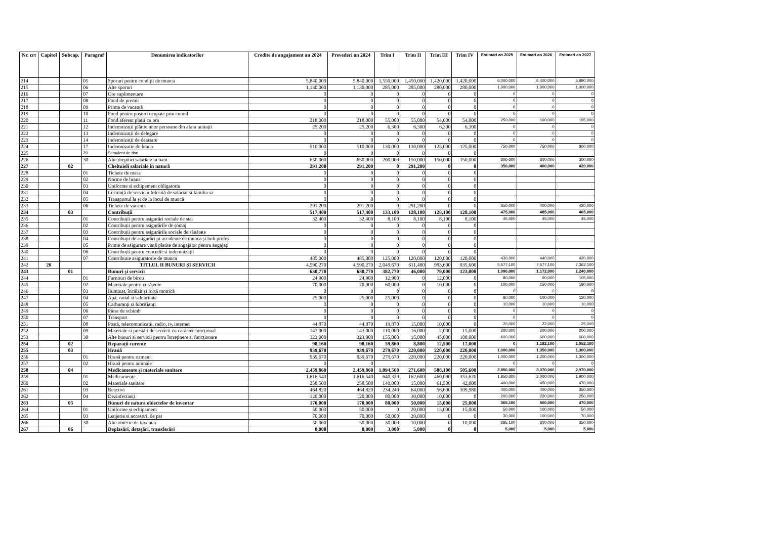| Nr. crt | Capitol | Subcap. | Paragraf | Denumirea indicatorilor | Credite de angajament an 2024 | Prevederi an 2024 | Trim I | Trim II | Trim III | Trim IV | Estimari an 2025 | Estimari an 2026 | Estimari an 2027 |
| --- | --- | --- | --- | --- | --- | --- | --- | --- | --- | --- | --- | --- | --- |
| 214 | | | 05 | Sporuri pentru condiții de munca | 5,840,000 | 5,840,000 | 1,550,000 | 1,450,000 | 1,420,000 | 1,420,000 | 6,000,000 | 6,400,000 | 5,890,000 |
| 215 | | | 06 | Alte sporuri | 1,130,000 | 1,130,000 | 285,000 | 285,000 | 280,000 | 280,000 | 1,000,000 | 1,000,000 | 1,000,000 |
| 216 | | | 07 | Ore suplimentare | 0 | 0 | 0 | 0 | 0 | 0 | 0 | 0 | 0 |
| 217 | | | 08 | Fond de premii | 0 | 0 | 0 | 0 | 0 | 0 | 0 | 0 | 0 |
| 218 | | | 09 | Prima de vacanță | 0 | 0 | 0 | 0 | 0 | 0 | 0 | 0 | 0 |
| 219 | | | 10 | Fond pentru posturi ocupate prin cumul | 0 | 0 | 0 | 0 | 0 | 0 | 0 | 0 | 0 |
| 220 | | | 11 | Fond aferent plații cu ora | 218,000 | 218,000 | 55,000 | 55,000 | 54,000 | 54,000 | 250,000 | 190,000 | 195,000 |
| 221 | | | 12 | Indemnizații plătite unor persoane din afara unitații | 25,200 | 25,200 | 6,300 | 6,300 | 6,300 | 6,300 | 0 | 0 | 0 |
| 222 | | | 13 | Indemnizații de delegare | 0 | 0 | 0 | 0 | 0 | 0 | 0 | 0 | 0 |
| 223 | | | 14 | Indemnizații de detașare | 0 | 0 | 0 | 0 | 0 | 0 | 0 | 0 | 0 |
| 224 | | | 17 | Indemnizatie de hrana | 510,000 | 510,000 | 130,000 | 130,000 | 125,000 | 125,000 | 750,000 | 750,000 | 800,000 |
| 225 | | | 29 | Stimulent de risc | 0 | 0 | 0 | 0 | 0 | 0 | | | |
| 226 | | | 30 | Alte drepturi salariale in bani | 650,000 | 650,000 | 200,000 | 150,000 | 150,000 | 150,000 | 300,000 | 300,000 | 300,000 |
| 227 | | 02 | | Cheltuieli salariale in natură | 291,200 | 291,200 | 0 | 291,200 | 0 | 0 | 350,000 | 400,000 | 420,000 |
| 228 | | | 01 | Tichete de masa | 0 | 0 | 0 | 0 | 0 | 0 | | | |
| 229 | | | 02 | Norme de hrana | 0 | 0 | 0 | 0 | 0 | 0 | | | |
| 230 | | | 03 | Uniforme si echipament obligatoriu | 0 | 0 | 0 | 0 | 0 | 0 | | | |
| 231 | | | 04 | Locuință de serviciu folosită de salariat si familia sa | 0 | 0 | 0 | 0 | 0 | 0 | | | |
| 232 | | | 05 | Transportul la și de la locul de muncă | 0 | 0 | 0 | 0 | 0 | 0 | | | |
| 233 | | | 06 | Tichete de vacanta | 291,200 | 291,200 | 0 | 291,200 | 0 | 0 | 350,000 | 400,000 | 420,000 |
| 234 | | 03 | | Contribuții | 517,400 | 517,400 | 133,100 | 128,100 | 128,100 | 128,100 | 475,000 | 485,000 | 465,000 |
| 235 | | | 01 | Contribuții pentru asigurări sociale de stat | 32,400 | 32,400 | 8,100 | 8,100 | 8,100 | 8,100 | 45,000 | 45,000 | 45,000 |
| 236 | | | 02 | Contribuții pentru asigurările de șomaj | 0 | 0 | 0 | 0 | 0 | 0 | | | |
| 237 | | | 03 | Contribuții pentru asigurările sociale de sănătate | 0 | 0 | 0 | 0 | 0 | 0 | | | |
| 238 | | | 04 | Contribuții de asigurări pt accidente de munca și boli profes. | 0 | 0 | 0 | 0 | 0 | 0 | | | |
| 239 | | | 05 | Prime de asigurare viață platite de angajator pentru angajați | 0 | 0 | 0 | 0 | 0 | 0 | | | |
| 240 | | | 06 | Contribuții pentru concedii si indemnizații | 0 | 0 | 0 | 0 | 0 | 0 | | | |
| 241 | | | 07 | Contributie asiguratorie de munca | 485,000 | 485,000 | 125,000 | 120,000 | 120,000 | 120,000 | 430,000 | 440,000 | 420,000 |
| 242 | 20 | | | TITLUL II BUNURI ȘI SERVICII | 4,590,270 | 4,590,270 | 2,049,670 | 611,400 | 993,600 | 935,600 | 5,577,100 | 7,577,100 | 7,362,100 |
| 243 | | 01 | | Bunuri și servicii | 630,770 | 630,770 | 382,770 | 46,000 | 79,000 | 123,000 | 1,090,000 | 1,172,000 | 1,240,000 |
| 244 | | | 01 | Furnituri de birou | 24,900 | 24,900 | 12,900 | 0 | 12,000 | 0 | 80,000 | 90,000 | 105,000 |
| 245 | | | 02 | Materiale pentru curățenie | 70,000 | 70,000 | 60,000 | 0 | 10,000 | 0 | 100,000 | 150,000 | 180,000 |
| 246 | | | 03 | Iluminat, încălzit și forță motrică | 0 | 0 | 0 | 0 | 0 | 0 | 0 | 0 | 0 |
| 247 | | | 04 | Apă, canal si salubritate | 25,000 | 25,000 | 25,000 | 0 | 0 | 0 | 80,000 | 100,000 | 120,000 |
| 248 | | | 05 | Carburanți si lubrifianți | 0 | 0 | 0 | 0 | 0 | 0 | 10,000 | 10,000 | 10,000 |
| 249 | | | 06 | Piese de schimb | 0 | 0 | 0 | 0 | 0 | 0 | 0 | 0 | 0 |
| 250 | | | 07 | Transport | 0 | 0 | 0 | 0 | 0 | 0 | 0 | 0 | 0 |
| 251 | | | 08 | Poștă, telecomunicatii, radio, tv, internet | 44,870 | 44,870 | 19,870 | 15,000 | 10,000 | 0 | 20,000 | 22,000 | 25,000 |
| 252 | | | 09 | Materiale si prestări de servicii cu caracter funcțional | 143,000 | 143,000 | 110,000 | 16,000 | 2,000 | 15,000 | 200,000 | 200,000 | 200,000 |
| 253 | | | 30 | Alte bunuri si servicii pentru întreținere si funcționare | 323,000 | 323,000 | 155,000 | 15,000 | 45,000 | 108,000 | 600,000 | 600,000 | 600,000 |
| 254 | | 02 | | Reparații curente | 98,160 | 98,160 | 59,860 | 8,800 | 12,500 | 17,000 | 0 | 1,182,100 | 1,052,100 |
| 255 | | 03 | | Hrană | 939,670 | 939,670 | 279,670 | 220,000 | 220,000 | 220,000 | 1,000,000 | 1,350,000 | 1,300,000 |
| 256 | | | 01 | Hrană pentru oameni | 939,670 | 939,670 | 279,670 | 220,000 | 220,000 | 220,000 | 1,000,000 | 1,200,000 | 1,300,000 |
| 257 | | | 02 | Hrană pentru animale | 0 | 0 | | | | | 0 | 0 | 0 |
| 258 | | 04 | | Medicamente și materiale sanitare | 2,459,860 | 2,459,860 | 1,094,560 | 271,600 | 588,100 | 505,600 | 2,850,000 | 3,070,000 | 2,970,000 |
| 259 | | | 01 | Medicamente | 1,616,540 | 1,616,540 | 640,320 | 162,600 | 460,000 | 353,620 | 1,850,000 | 2,000,000 | 1,900,000 |
| 260 | | | 02 | Materiale sanitare | 258,500 | 258,500 | 140,000 | 15,000 | 61,500 | 42,000 | 400,000 | 450,000 | 470,000 |
| 261 | | | 03 | Reactivi | 464,820 | 464,820 | 234,240 | 64,000 | 56,600 | 109,980 | 400,000 | 400,000 | 350,000 |
| 262 | | | 04 | Dezinfectanți | 120,000 | 120,000 | 80,000 | 30,000 | 10,000 | 0 | 200,000 | 220,000 | 250,000 |
| 263 | | 05 | | Bunuri de natura obiectelor de inventar | 170,000 | 170,000 | 80,000 | 50,000 | 15,000 | 25,000 | 365,100 | 500,000 | 470,000 |
| 264 | | | 01 | Uniforme si echipament | 50,000 | 50,000 | 0 | 20,000 | 15,000 | 15,000 | 50,000 | 100,000 | 50,000 |
| 265 | | | 03 | Lenjerie si accesorii de pat | 70,000 | 70,000 | 50,000 | 20,000 | 0 | 0 | 30,000 | 100,000 | 70,000 |
| 266 | | | 30 | Alte obiecte de inventar | 50,000 | 50,000 | 30,000 | 10,000 | 0 | 10,000 | 285,100 | 300,000 | 350,000 |
| 267 | | 06 | | Deplasări, detașări, transferări | 8,000 | 8,000 | 3,000 | 5,000 | 0 | 0 | 5,000 | 5,000 | 5,000 |